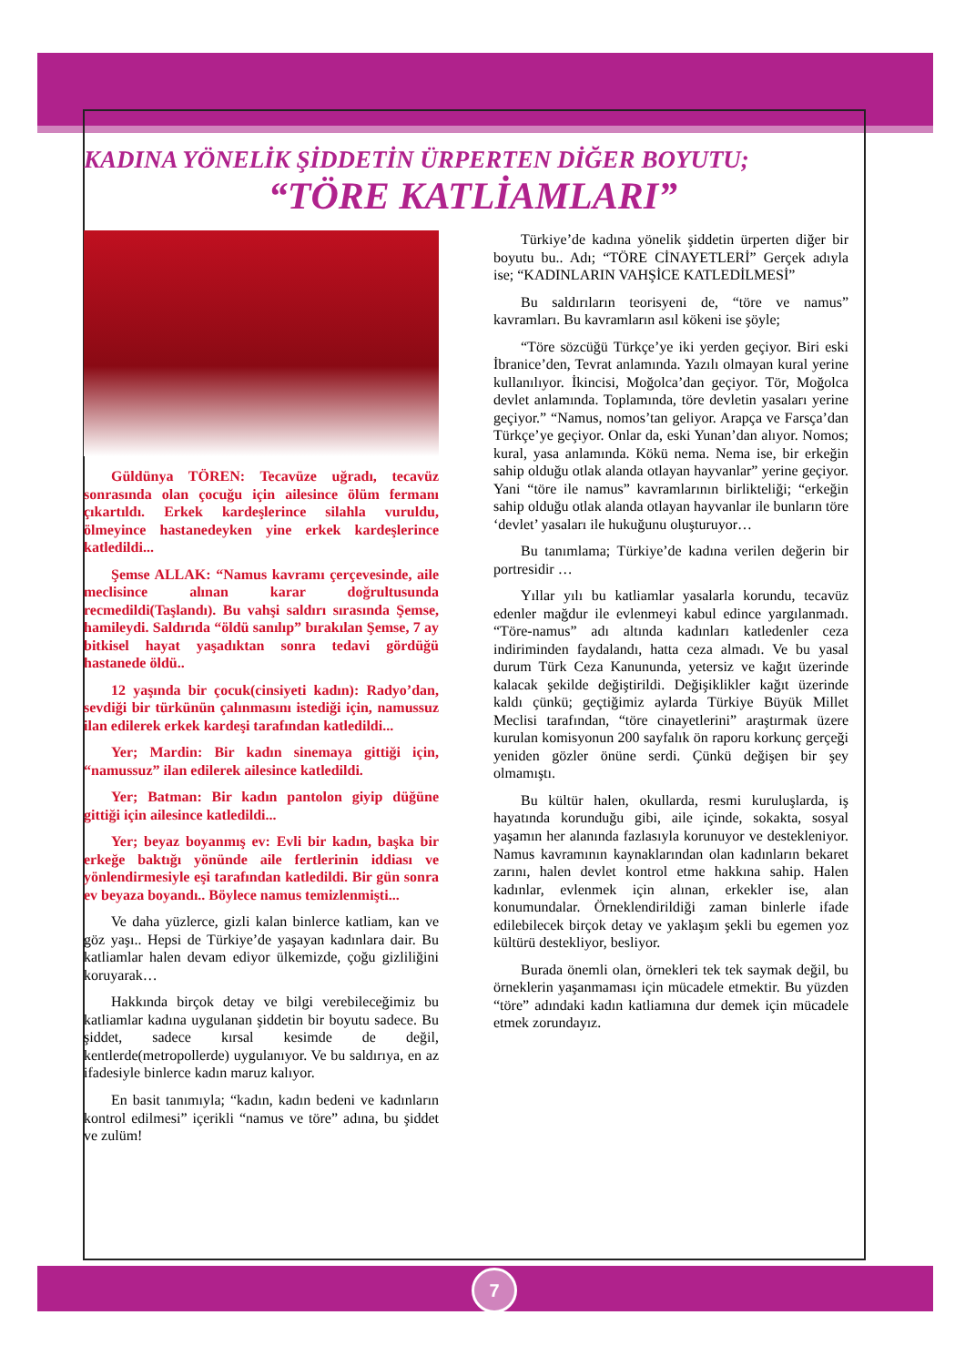KADINA YÖNELİK ŞİDDETİN ÜRPERTEN DİĞER BOYUTU;
“TÖRE KATLİAMLARI”
Güldünya TÖREN: Tecavüze uğradı, tecavüz sonrasında olan çocuğu için ailesince ölüm fermanı çıkartıldı. Erkek kardeşlerince silahla vuruldu, ölmeyince hastanedeyken yine erkek kardeşlerince katledildi...
Şemse ALLAK: “Namus kavramı çerçevesinde, aile meclisince alınan karar doğrultusunda recmedildi(Taşlandı). Bu vahşi saldırı sırasında Şemse, hamileydi. Saldırıda “öldü sanılıp” bırakılan Şemse, 7 ay bitkisel hayat yaşadıktan sonra tedavi gördüğü hastanede öldü..
12 yaşında bir çocuk(cinsiyeti kadın): Radyo’dan, sevdiği bir türkünün çalınmasını istediği için, namussuz ilan edilerek erkek kardeşi tarafından katledildi...
Yer; Mardin: Bir kadın sinemaya gittiği için, “namussuz” ilan edilerek ailesince katledildi.
Yer; Batman: Bir kadın pantolon giyip düğüne gittiği için ailesince katledildi...
Yer; beyaz boyanmış ev: Evli bir kadın, başka bir erkeğe baktığı yönünde aile fertlerinin iddiası ve yönlendirmesiyle eşi tarafından katledildi. Bir gün sonra ev beyaza boyandı.. Böylece namus temizlenmişti...
Ve daha yüzlerce, gizli kalan binlerce katliam, kan ve göz yaşı.. Hepsi de Türkiye’de yaşayan kadınlara dair. Bu katliamlar halen devam ediyor ülkemizde, çoğu gizliliğini koruyarak…
Hakkında birçok detay ve bilgi verebileceğimiz bu katliamlar kadına uygulanan şiddetin bir boyutu sadece. Bu şiddet, sadece kırsal kesimde de değil, kentlerde(metropollerde) uygulanıyor. Ve bu saldırıya, en az ifadesiyle binlerce kadın maruz kalıyor.
En basit tanımıyla; “kadın, kadın bedeni ve kadınların kontrol edilmesi” içerikli “namus ve töre” adına, bu şiddet ve zulüm!
Türkiye’de kadına yönelik şiddetin ürperten diğer bir boyutu bu.. Adı; “TÖRE CİNAYETLERİ” Gerçek adıyla ise; “KADINLARIN VAHŞİCE KATLEDİLMESİ”
Bu saldırıların teorisyeni de, “töre ve namus” kavramları. Bu kavramların asıl kökeni ise şöyle;
“Töre sözcüğü Türkçe’ye iki yerden geçiyor. Biri eski İbranice’den, Tevrat anlamında. Yazılı olmayan kural yerine kullanılıyor. İkincisi, Moğolca’dan geçiyor. Tör, Moğolca devlet anlamında. Toplamında, töre devletin yasaları yerine geçiyor.” “Namus, nomos’tan geliyor. Arapça ve Farsça’dan Türkçe’ye geçiyor. Onlar da, eski Yunan’dan alıyor. Nomos; kural, yasa anlamında. Kökü nema. Nema ise, bir erkeğin sahip olduğu otlak alanda otlayan hayvanlar” yerine geçiyor. Yani “töre ile namus” kavramlarının birlikteliği; “erkeğin sahip olduğu otlak alanda otlayan hayvanlar ile bunların töre ‘devlet’ yasaları ile hukuğunu oluşturuyor…
Bu tanımlama; Türkiye’de kadına verilen değerin bir portresidir …
Yıllar yılı bu katliamlar yasalarla korundu, tecavüz edenler mağdur ile evlenmeyi kabul edince yargılanmadı. “Töre-namus” adı altında kadınları katledenler ceza indiriminden faydalandı, hatta ceza almadı. Ve bu yasal durum Türk Ceza Kanununda, yetersiz ve kağıt üzerinde kalacak şekilde değiştirildi. Değişiklikler kağıt üzerinde kaldı çünkü; geçtiğimiz aylarda Türkiye Büyük Millet Meclisi tarafından, “töre cinayetlerini” araştırmak üzere kurulan komisyonun 200 sayfalık ön raporu korkunç gerçeği yeniden gözler önüne serdi. Çünkü değişen bir şey olmamıştı.
Bu kültür halen, okullarda, resmi kuruluşlarda, iş hayatında korunduğu gibi, aile içinde, sokakta, sosyal yaşamın her alanında fazlasıyla korunuyor ve destekleniyor. Namus kavramının kaynaklarından olan kadınların bekaret zarını, halen devlet kontrol etme hakkına sahip. Halen kadınlar, evlenmek için alınan, erkekler ise, alan konumundalar. Örneklendirildiği zaman binlerle ifade edilebilecek birçok detay ve yaklaşım şekli bu egemen yoz kültürü destekliyor, besliyor.
Burada önemli olan, örnekleri tek tek saymak değil, bu örneklerin yaşanmaması için mücadele etmektir. Bu yüzden “töre” adındaki kadın katliamına dur demek için mücadele etmek zorundayız.
7